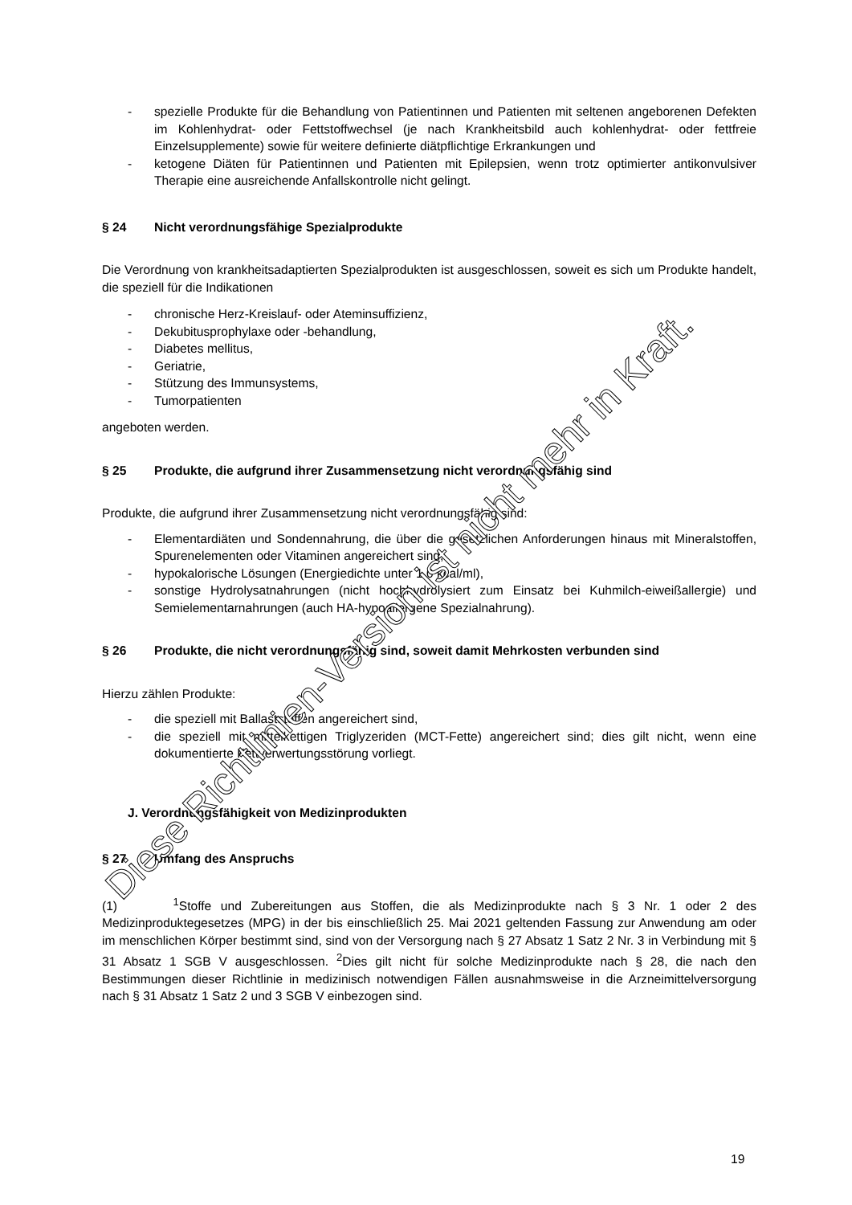- spezielle Produkte für die Behandlung von Patientinnen und Patienten mit seltenen angeborenen Defekten im Kohlenhydrat- oder Fettstoffwechsel (je nach Krankheitsbild auch kohlenhydrat- oder fettfreie Einzelsupplemente) sowie für weitere definierte diätpflichtige Erkrankungen und
- ketogene Diäten für Patientinnen und Patienten mit Epilepsien, wenn trotz optimierter antikonvulsiver Therapie eine ausreichende Anfallskontrolle nicht gelingt.
§ 24 Nicht verordnungsfähige Spezialprodukte
Die Verordnung von krankheitsadaptierten Spezialprodukten ist ausgeschlossen, soweit es sich um Produkte handelt, die speziell für die Indikationen
- chronische Herz-Kreislauf- oder Ateminsuffizienz,
- Dekubitusprophylaxe oder -behandlung,
- Diabetes mellitus,
- Geriatrie,
- Stützung des Immunsystems,
- Tumorpatienten
angeboten werden.
§ 25 Produkte, die aufgrund ihrer Zusammensetzung nicht verordnungsfähig sind
Produkte, die aufgrund ihrer Zusammensetzung nicht verordnungsfähig sind:
- Elementardiäten und Sondennahrung, die über die gesetzlichen Anforderungen hinaus mit Mineralstoffen, Spurenelementen oder Vitaminen angereichert sind,
- hypokalorische Lösungen (Energiedichte unter 1,0 kcal/ml),
- sonstige Hydrolysatnahrungen (nicht hochhydrolysiert zum Einsatz bei Kuhmilch-eiweißallergie) und Semielementarnahrungen (auch HA-hypoallergene Spezialnahrung).
§ 26 Produkte, die nicht verordnungsfähig sind, soweit damit Mehrkosten verbunden sind
Hierzu zählen Produkte:
- die speziell mit Ballaststoffen angereichert sind,
- die speziell mit mittelkettigen Triglyzeriden (MCT-Fette) angereichert sind; dies gilt nicht, wenn eine dokumentierte Fettverwertungsstörung vorliegt.
J. Verordnungsfähigkeit von Medizinprodukten
§ 27 Umfang des Anspruchs
(1) <sup>1</sup>Stoffe und Zubereitungen aus Stoffen, die als Medizinprodukte nach § 3 Nr. 1 oder 2 des Medizinproduktegesetzes (MPG) in der bis einschließlich 25. Mai 2021 geltenden Fassung zur Anwendung am oder im menschlichen Körper bestimmt sind, sind von der Versorgung nach § 27 Absatz 1 Satz 2 Nr. 3 in Verbindung mit § 31 Absatz 1 SGB V ausgeschlossen. <sup>2</sup>Dies gilt nicht für solche Medizinprodukte nach § 28, die nach den Bestimmungen dieser Richtlinie in medizinisch notwendigen Fällen ausnahmsweise in die Arzneimittelversorgung nach § 31 Absatz 1 Satz 2 und 3 SGB V einbezogen sind.
Diese Richtlinien-Version ist nicht mehr in Kraft.
19